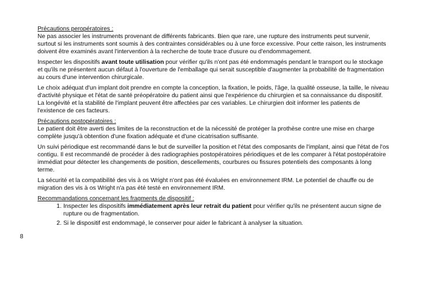Précautions peropératoires :
Ne pas associer les instruments provenant de différents fabricants. Bien que rare, une rupture des instruments peut survenir, surtout si les instruments sont soumis à des contraintes considérables ou à une force excessive. Pour cette raison, les instruments doivent être examinés avant l'intervention à la recherche de toute trace d'usure ou d'endommagement.
Inspecter les dispositifs avant toute utilisation pour vérifier qu'ils n'ont pas été endommagés pendant le transport ou le stockage et qu'ils ne présentent aucun défaut à l'ouverture de l'emballage qui serait susceptible d'augmenter la probabilité de fragmentation au cours d'une intervention chirurgicale.
Le choix adéquat d'un implant doit prendre en compte la conception, la fixation, le poids, l'âge, la qualité osseuse, la taille, le niveau d'activité physique et l'état de santé préopératoire du patient ainsi que l'expérience du chirurgien et sa connaissance du dispositif. La longévité et la stabilité de l'implant peuvent être affectées par ces variables. Le chirurgien doit informer les patients de l'existence de ces facteurs.
Précautions postopératoires :
Le patient doit être averti des limites de la reconstruction et de la nécessité de protéger la prothèse contre une mise en charge complète jusqu'à obtention d'une fixation adéquate et d'une cicatrisation suffisante.
Un suivi périodique est recommandé dans le but de surveiller la position et l'état des composants de l'implant, ainsi que l'état de l'os contigu. Il est recommandé de procéder à des radiographies postopératoires périodiques et de les comparer à l'état postopératoire immédiat pour détecter les changements de position, descellements, courbures ou fissures potentiels des composants à long terme.
La sécurité et la compatibilité des vis à os Wright n'ont pas été évaluées en environnement IRM. Le potentiel de chauffe ou de migration des vis à os Wright n'a pas été testé en environnement IRM.
Recommandations concernant les fragments de dispositif :
1. Inspecter les dispositifs immédiatement après leur retrait du patient pour vérifier qu'ils ne présentent aucun signe de rupture ou de fragmentation.
2. Si le dispositif est endommagé, le conserver pour aider le fabricant à analyser la situation.
8